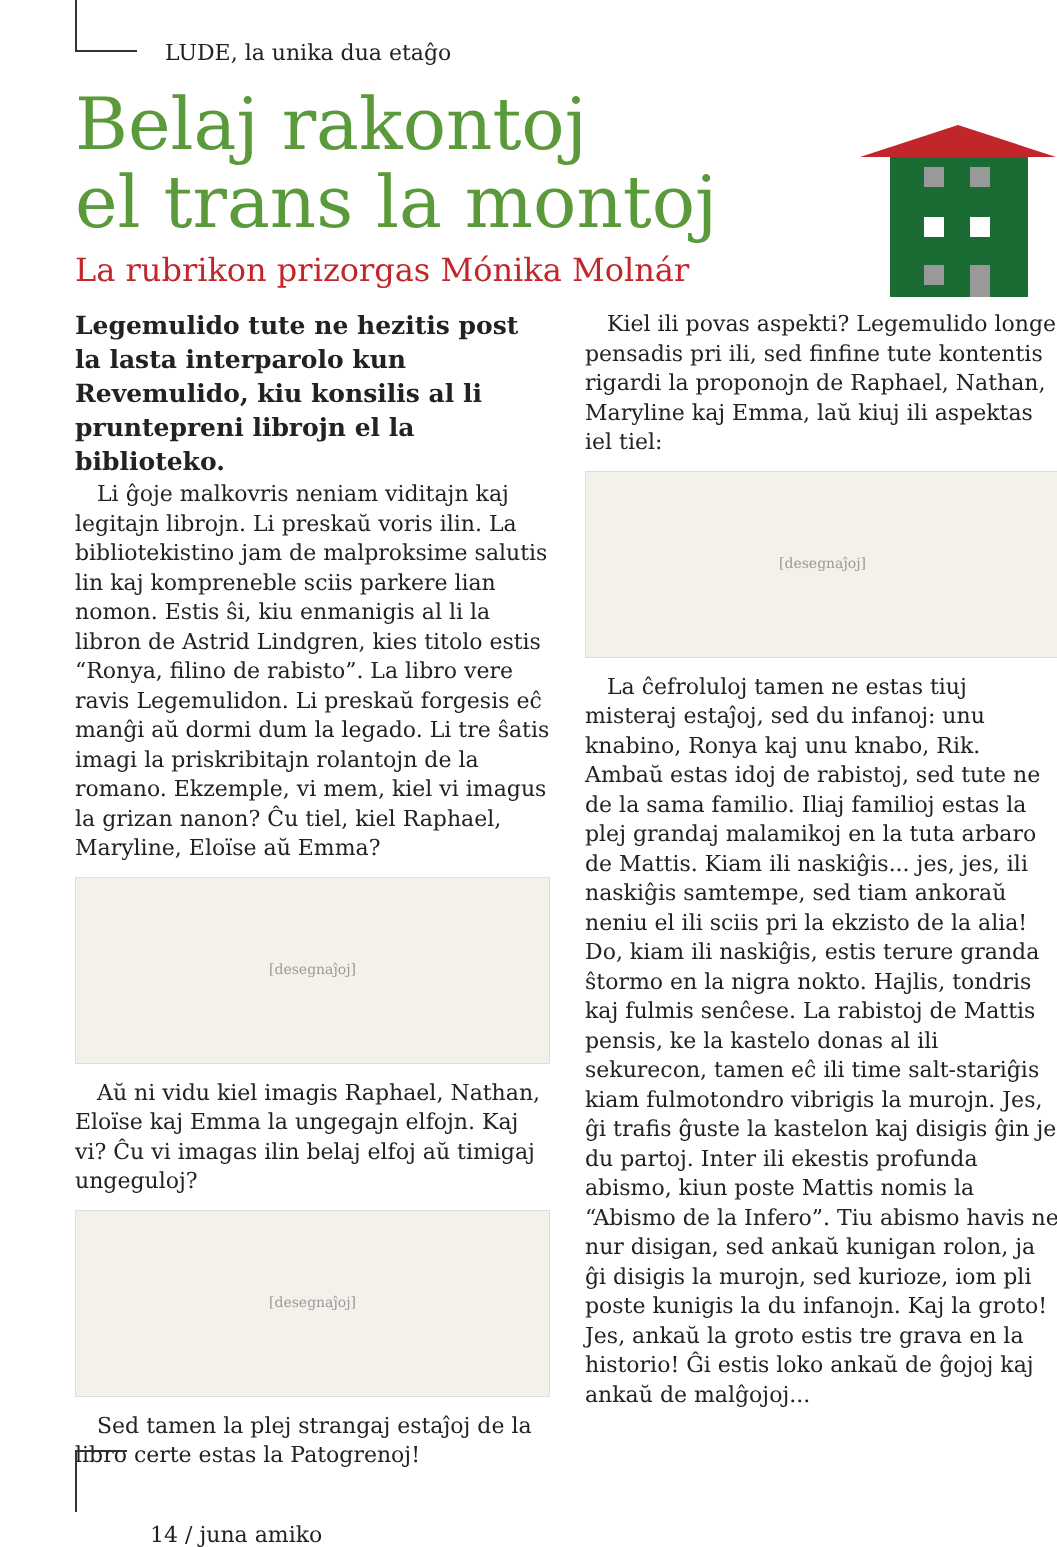LUDE, la unika dua etaĝo
Belaj rakontoj
el trans la montoj
La rubrikon prizorgas Mónika Molnár
Legemulido tute ne hezitis post la lasta interparolo kun Revemulido, kiu konsilis al li pruntepreni librojn el la biblioteko.
Li ĝoje malkovris neniam viditajn kaj legitajn librojn. Li preskaŭ voris ilin. La bibliotekistino jam de malproksime salutis lin kaj kompreneble sciis parkere lian nomon. Estis ŝi, kiu enmanigis al li la libron de Astrid Lindgren, kies titolo estis “Ronya, filino de rabisto”. La libro vere ravis Legemulidon. Li preskaŭ forgesis eĉ manĝi aŭ dormi dum la legado. Li tre ŝatis imagi la priskribitajn rolantojn de la romano. Ekzemple, vi mem, kiel vi imagus la grizan nanon? Ĉu tiel, kiel Raphael, Maryline, Eloïse aŭ Emma?
[desegnaĵoj]
Aŭ ni vidu kiel imagis Raphael, Nathan, Eloïse kaj Emma la ungegajn elfojn. Kaj vi? Ĉu vi imagas ilin belaj elfoj aŭ timigaj ungeguloj?
[desegnaĵoj]
Sed tamen la plej strangaj estaĵoj de la libro certe estas la Patogrenoj!
Kiel ili povas aspekti? Legemulido longe pensadis pri ili, sed finfine tute kontentis rigardi la proponojn de Raphael, Nathan, Maryline kaj Emma, laŭ kiuj ili aspektas iel tiel:
[desegnaĵoj]
La ĉefroluloj tamen ne estas tiuj misteraj estaĵoj, sed du infanoj: unu knabino, Ronya kaj unu knabo, Rik. Ambaŭ estas idoj de rabistoj, sed tute ne de la sama familio. Iliaj familioj estas la plej grandaj malamikoj en la tuta arbaro de Mattis. Kiam ili naskiĝis... jes, jes, ili naskiĝis samtempe, sed tiam ankoraŭ neniu el ili sciis pri la ekzisto de la alia! Do, kiam ili naskiĝis, estis terure granda ŝtormo en la nigra nokto. Hajlis, tondris kaj fulmis senĉese. La rabistoj de Mattis pensis, ke la kastelo donas al ili sekurecon, tamen eĉ ili time salt-stariĝis kiam fulmotondro vibrigis la murojn. Jes, ĝi trafis ĝuste la kastelon kaj disigis ĝin je du partoj. Inter ili ekestis profunda abismo, kiun poste Mattis nomis la “Abismo de la Infero”. Tiu abismo havis ne nur disigan, sed ankaŭ kunigan rolon, ja ĝi disigis la murojn, sed kurioze, iom pli poste kunigis la du infanojn. Kaj la groto! Jes, ankaŭ la groto estis tre grava en la historio! Ĝi estis loko ankaŭ de ĝojoj kaj ankaŭ de malĝojoj...
14 / juna amiko